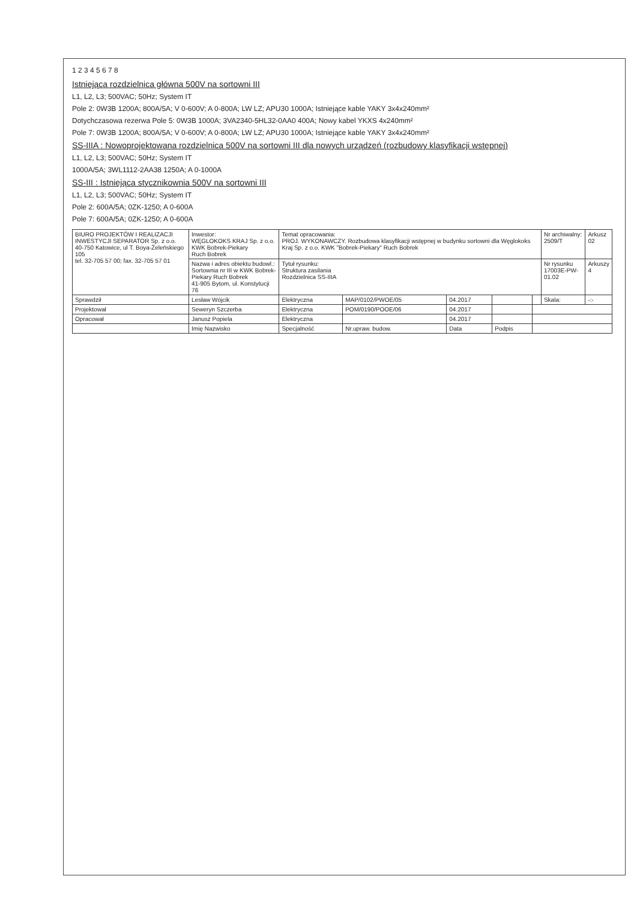1 2 3 4 5 6 7 8
Istniejąca rozdzielnica główna 500V na sortowni III
L1, L2, L3; 500VAC; 50Hz; System IT
Pole 2: 0W3B 1200A; 800A/5A; V 0-600V; A 0-800A; LW LZ; APU30 1000A; Istniejące kable YAKY 3x4x240mm²
Dotychczasowa rezerwa Pole 5: 0W3B 1000A; 3VA2340-5HL32-0AA0 400A; Nowy kabel YKXS 4x240mm²
Pole 7: 0W3B 1200A; 800A/5A; V 0-600V; A 0-800A; LW LZ; APU30 1000A; Istniejące kable YAKY 3x4x240mm²
SS-IIIA : Nowoprojektowana rozdzielnica 500V na sortowni III dla nowych urządzeń (rozbudowy klasyfikacji wstępnej)
L1, L2, L3; 500VAC; 50Hz; System IT
1000A/5A; 3WL1112-2AA38 1250A; A 0-1000A
SS-III : Istniejąca stycznikownia 500V na sortowni III
L1, L2, L3; 500VAC; 50Hz; System IT
Pole 2: 600A/5A; 0ZK-1250; A 0-600A
Pole 7: 600A/5A; 0ZK-1250; A 0-600A
| BIURO PROJEKTÓW I REALIZACJI INWESTYCJI SEPARATOR Sp. z o.o. 40-750 Katowice, ul T. Boya-Żeleńskiego 105 tel. 32-705 57 00; fax. 32-705 57 01 | Inwestor: WĘGLOKOKS KRAJ Sp. z o.o. KWK Bobrek-Piekary Ruch Bobrek | Temat opracowania: PROJ. WYKONAWCZY. Rozbudowa klasyfikacji wstępnej w budynku sortowni dla Węglokoks Kraj Sp. z o.o. KWK "Bobrek-Piekary" Ruch Bobrek | | | | | Nr archiwalny: 2509/T | Arkusz 02 |
| | Nazwa i adres obiektu budowl.: Sortownia nr III w KWK Bobrek-Piekary Ruch Bobrek 41-905 Bytom, ul. Konstytucji 76 | Tytuł rysunku: Struktura zasilania Rozdzielnica SS-IIIA | | | | | Nr rysunku 17003E-PW-01.02 | Arkuszy 4 |
| Sprawdził | Lesław Wójcik | Elektryczna | MAP/0102/PWOE/05 | 04.2017 | | | Skala: | -:- |
| Projektował | Seweryn Szczerba | Elektryczna | POM/0190/POOE/06 | 04.2017 | | | | |
| Opracował | Janusz Popiela | Elektryczna | | 04.2017 | | | | |
| | Imię Nazwisko | Specjalność | Nr.upraw. budow. | Data | Podpis | | | |